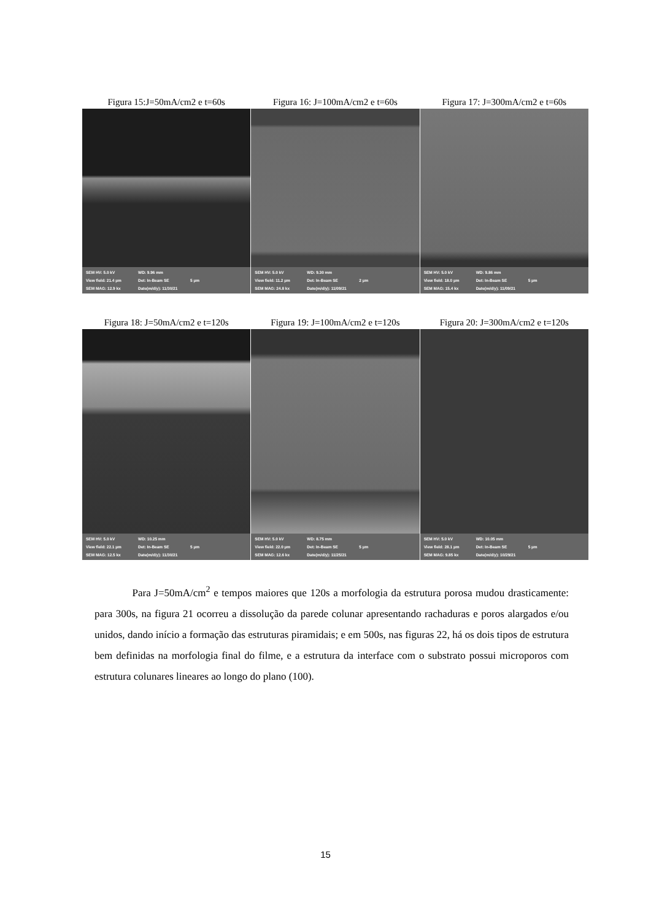Figura 15:J=50mA/cm2 e t=60s
SEM HV: 5.0 kV WD: 9.96 mm
View field: 21.4 µm Det: In-Beam SE 5 µm
SEM MAG: 12.9 kx Date(m/d/y): 11/30/21
Figura 16: J=100mA/cm2 e t=60s
SEM HV: 5.0 kV WD: 9.30 mm
View field: 11.2 µm Det: In-Beam SE 2 µm
SEM MAG: 24.8 kx Date(m/d/y): 11/09/21
Figura 17: J=300mA/cm2 e t=60s
SEM HV: 5.0 kV WD: 9.86 mm
View field: 18.0 µm Det: In-Beam SE 5 µm
SEM MAG: 15.4 kx Date(m/d/y): 11/09/21
Figura 18: J=50mA/cm2 e t=120s
SEM HV: 5.0 kV WD: 10.25 mm
View field: 22.1 µm Det: In-Beam SE 5 µm
SEM MAG: 12.5 kx Date(m/d/y): 11/30/21
Figura 19: J=100mA/cm2 e t=120s
SEM HV: 5.0 kV WD: 8.75 mm
View field: 22.0 µm Det: In-Beam SE 5 µm
SEM MAG: 12.6 kx Date(m/d/y): 11/25/21
Figura 20: J=300mA/cm2 e t=120s
SEM HV: 5.0 kV WD: 10.05 mm
View field: 28.1 µm Det: In-Beam SE 5 µm
SEM MAG: 9.85 kx Date(m/d/y): 10/29/21
Para J=50mA/cm<sup>2</sup> e tempos maiores que 120s a morfologia da estrutura porosa mudou drasticamente: para 300s, na figura 21 ocorreu a dissolução da parede colunar apresentando rachaduras e poros alargados e/ou unidos, dando início a formação das estruturas piramidais; e em 500s, nas figuras 22, há os dois tipos de estrutura bem definidas na morfologia final do filme, e a estrutura da interface com o substrato possui microporos com estrutura colunares lineares ao longo do plano (100).
15